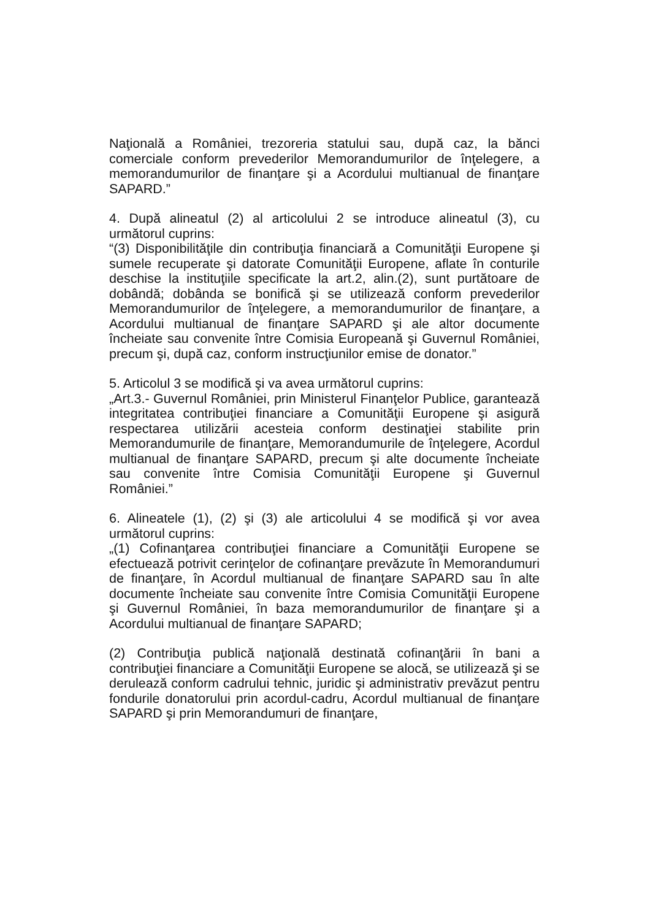Naţională a României, trezoreria statului sau, după caz, la bănci comerciale conform prevederilor Memorandumurilor de înţelegere, a memorandumurilor de finanţare şi a Acordului multianual de finanţare SAPARD.”
4. După alineatul (2) al articolului 2 se introduce alineatul (3), cu următorul cuprins:
“(3) Disponibilităţile din contribuţia financiară a Comunităţii Europene şi sumele recuperate şi datorate Comunităţii Europene, aflate în conturile deschise la instituţiile specificate la art.2, alin.(2), sunt purtătoare de dobândă; dobânda se bonifică şi se utilizează conform prevederilor Memorandumurilor de înţelegere, a memorandumurilor de finanţare, a Acordului multianual de finanţare SAPARD şi ale altor documente încheiate sau convenite între Comisia Europeană şi Guvernul României, precum şi, după caz, conform instrucţiunilor emise de donator.”
5. Articolul 3 se modifică şi va avea următorul cuprins:
„Art.3.- Guvernul României, prin Ministerul Finanţelor Publice, garantează integritatea contribuţiei financiare a Comunităţii Europene şi asigură respectarea utilizării acesteia conform destinaţiei stabilite prin Memorandumurile de finanţare, Memorandumurile de înţelegere, Acordul multianual de finanţare SAPARD, precum şi alte documente încheiate sau convenite între Comisia Comunităţii Europene şi Guvernul României.”
6. Alineatele (1), (2) şi (3) ale articolului 4 se modifică şi vor avea următorul cuprins:
„(1) Cofinanţarea contribuţiei financiare a Comunităţii Europene se efectuează potrivit cerinţelor de cofinanţare prevăzute în Memorandumuri de finanţare, în Acordul multianual de finanţare SAPARD sau în alte documente încheiate sau convenite între Comisia Comunităţii Europene şi Guvernul României, în baza memorandumurilor de finanţare şi a Acordului multianual de finanţare SAPARD;
(2) Contribuţia publică naţională destinată cofinanţării în bani a contribuţiei financiare a Comunităţii Europene se alocă, se utilizează şi se derulează conform cadrului tehnic, juridic şi administrativ prevăzut pentru fondurile donatorului prin acordul-cadru, Acordul multianual de finanţare SAPARD şi prin Memorandumuri de finanţare,